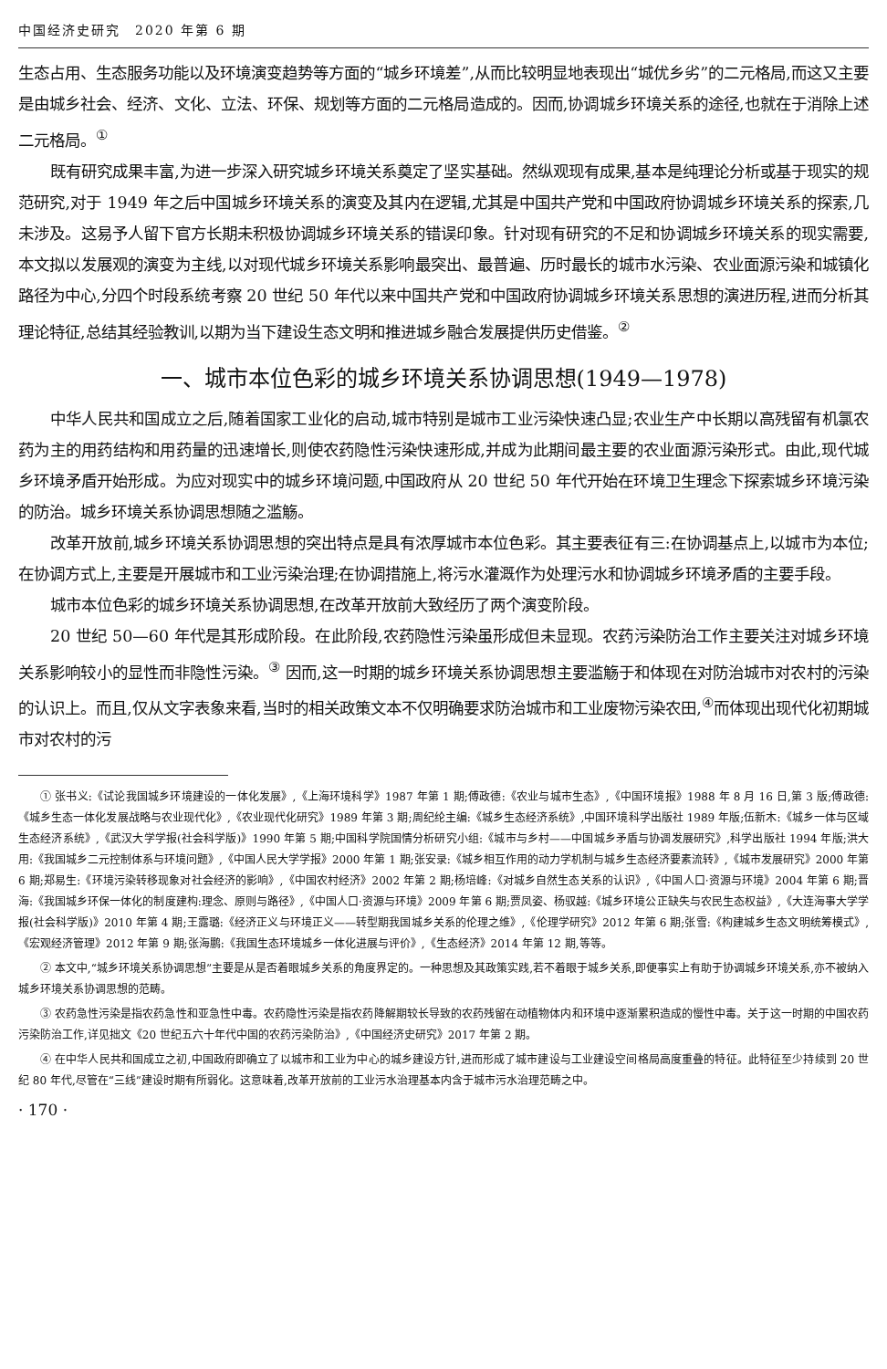中国经济史研究　2020 年第 6 期
生态占用、生态服务功能以及环境演变趋势等方面的“城乡环境差”,从而比较明显地表现出“城优乡劣”的二元格局,而这又主要是由城乡社会、经济、文化、立法、环保、规划等方面的二元格局造成的。因而,协调城乡环境关系的途径,也就在于消除上述二元格局。<sup>①</sup>
既有研究成果丰富,为进一步深入研究城乡环境关系奠定了坚实基础。然纵观现有成果,基本是纯理论分析或基于现实的规范研究,对于 1949 年之后中国城乡环境关系的演变及其内在逻辑,尤其是中国共产党和中国政府协调城乡环境关系的探索,几未涉及。这易予人留下官方长期未积极协调城乡环境关系的错误印象。针对现有研究的不足和协调城乡环境关系的现实需要,本文拟以发展观的演变为主线,以对现代城乡环境关系影响最突出、最普遍、历时最长的城市水污染、农业面源污染和城镇化路径为中心,分四个时段系统考察 20 世纪 50 年代以来中国共产党和中国政府协调城乡环境关系思想的演进历程,进而分析其理论特征,总结其经验教训,以期为当下建设生态文明和推进城乡融合发展提供历史借鉴。<sup>②</sup>
一、城市本位色彩的城乡环境关系协调思想(1949—1978)
中华人民共和国成立之后,随着国家工业化的启动,城市特别是城市工业污染快速凸显;农业生产中长期以高残留有机氯农药为主的用药结构和用药量的迅速增长,则使农药隐性污染快速形成,并成为此期间最主要的农业面源污染形式。由此,现代城乡环境矛盾开始形成。为应对现实中的城乡环境问题,中国政府从 20 世纪 50 年代开始在环境卫生理念下探索城乡环境污染的防治。城乡环境关系协调思想随之滥觞。
改革开放前,城乡环境关系协调思想的突出特点是具有浓厚城市本位色彩。其主要表征有三:在协调基点上,以城市为本位;在协调方式上,主要是开展城市和工业污染治理;在协调措施上,将污水灌溉作为处理污水和协调城乡环境矛盾的主要手段。
城市本位色彩的城乡环境关系协调思想,在改革开放前大致经历了两个演变阶段。
20 世纪 50—60 年代是其形成阶段。在此阶段,农药隐性污染虽形成但未显现。农药污染防治工作主要关注对城乡环境关系影响较小的显性而非隐性污染。<sup>③</sup> 因而,这一时期的城乡环境关系协调思想主要滥觞于和体现在对防治城市对农村的污染的认识上。而且,仅从文字表象来看,当时的相关政策文本不仅明确要求防治城市和工业废物污染农田,<sup>④</sup>而体现出现代化初期城市对农村的污
① 张书义:《试论我国城乡环境建设的一体化发展》,《上海环境科学》1987 年第 1 期;傅政德:《农业与城市生态》,《中国环境报》1988 年 8 月 16 日,第 3 版;傅政德:《城乡生态一体化发展战略与农业现代化》,《农业现代化研究》1989 年第 3 期;周纪纶主编:《城乡生态经济系统》,中国环境科学出版社 1989 年版;伍新木:《城乡一体与区域生态经济系统》,《武汉大学学报(社会科学版)》1990 年第 5 期;中国科学院国情分析研究小组:《城市与乡村——中国城乡矛盾与协调发展研究》,科学出版社 1994 年版;洪大用:《我国城乡二元控制体系与环境问题》,《中国人民大学学报》2000 年第 1 期;张安录:《城乡相互作用的动力学机制与城乡生态经济要素流转》,《城市发展研究》2000 年第 6 期;郑易生:《环境污染转移现象对社会经济的影响》,《中国农村经济》2002 年第 2 期;杨培峰:《对城乡自然生态关系的认识》,《中国人口·资源与环境》2004 年第 6 期;晋海:《我国城乡环保一体化的制度建构:理念、原则与路径》,《中国人口·资源与环境》2009 年第 6 期;贾凤姿、杨驭越:《城乡环境公正缺失与农民生态权益》,《大连海事大学学报(社会科学版)》2010 年第 4 期;王露璐:《经济正义与环境正义——转型期我国城乡关系的伦理之维》,《伦理学研究》2012 年第 6 期;张雪:《构建城乡生态文明统筹模式》,《宏观经济管理》2012 年第 9 期;张海鹏:《我国生态环境城乡一体化进展与评价》,《生态经济》2014 年第 12 期,等等。
② 本文中,“城乡环境关系协调思想”主要是从是否着眼城乡关系的角度界定的。一种思想及其政策实践,若不着眼于城乡关系,即便事实上有助于协调城乡环境关系,亦不被纳入城乡环境关系协调思想的范畴。
③ 农药急性污染是指农药急性和亚急性中毒。农药隐性污染是指农药降解期较长导致的农药残留在动植物体内和环境中逐渐累积造成的慢性中毒。关于这一时期的中国农药污染防治工作,详见拙文《20 世纪五六十年代中国的农药污染防治》,《中国经济史研究》2017 年第 2 期。
④ 在中华人民共和国成立之初,中国政府即确立了以城市和工业为中心的城乡建设方针,进而形成了城市建设与工业建设空间格局高度重叠的特征。此特征至少持续到 20 世纪 80 年代,尽管在“三线”建设时期有所弱化。这意味着,改革开放前的工业污水治理基本内含于城市污水治理范畴之中。
· 170 ·